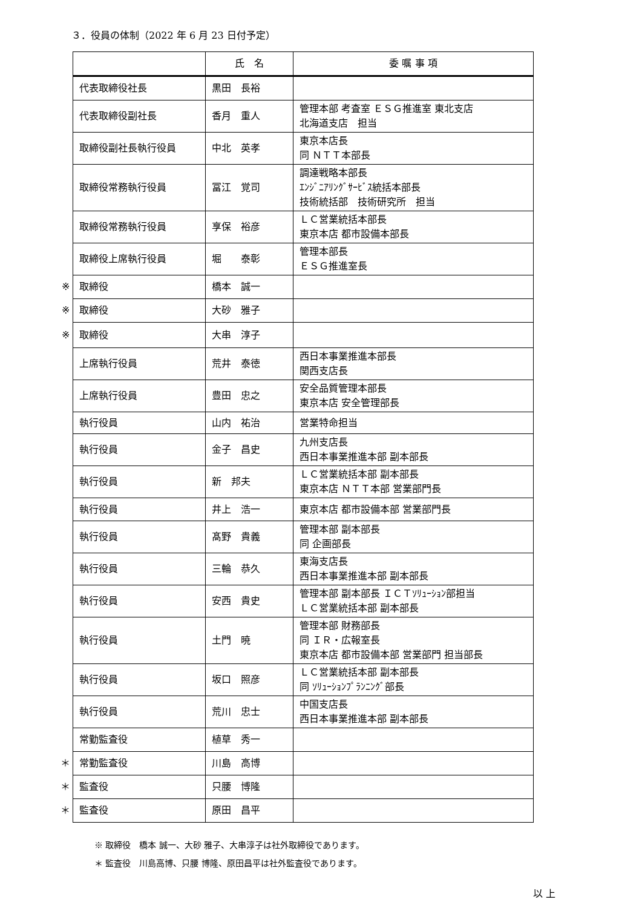３．役員の体制（2022 年 6 月 23 日付予定）
| | | 氏 名 | 委 嘱 事 項 |
| | 代表取締役社長 | 黒田 長裕 | |
| | 代表取締役副社長 | 香月 重人 | 管理本部 考査室 ＥＳＧ推進室 東北支店 北海道支店 担当 |
| | 取締役副社長執行役員 | 中北 英孝 | 東京本店長 同 ＮＴＴ本部長 |
| | 取締役常務執行役員 | 冨江 覚司 | 調達戦略本部長 ｴﾝｼﾞﾆｱﾘﾝｸﾞｻｰﾋﾞｽ統括本部長 技術統括部 技術研究所 担当 |
| | 取締役常務執行役員 | 享保 裕彦 | ＬＣ営業統括本部長 東京本店 都市設備本部長 |
| | 取締役上席執行役員 | 堀 泰彰 | 管理本部長 ＥＳＧ推進室長 |
| ※ | 取締役 | 橋本 誠一 | |
| ※ | 取締役 | 大砂 雅子 | |
| ※ | 取締役 | 大串 淳子 | |
| | 上席執行役員 | 荒井 泰徳 | 西日本事業推進本部長 関西支店長 |
| | 上席執行役員 | 豊田 忠之 | 安全品質管理本部長 東京本店 安全管理部長 |
| | 執行役員 | 山内 祐治 | 営業特命担当 |
| | 執行役員 | 金子 昌史 | 九州支店長 西日本事業推進本部 副本部長 |
| | 執行役員 | 新 邦夫 | ＬＣ営業統括本部 副本部長 東京本店 ＮＴＴ本部 営業部門長 |
| | 執行役員 | 井上 浩一 | 東京本店 都市設備本部 営業部門長 |
| | 執行役員 | 髙野 貴義 | 管理本部 副本部長 同 企画部長 |
| | 執行役員 | 三輪 恭久 | 東海支店長 西日本事業推進本部 副本部長 |
| | 執行役員 | 安西 貴史 | 管理本部 副本部長 ＩＣＴｿﾘｭｰｼｮﾝ部担当 ＬＣ営業統括本部 副本部長 |
| | 執行役員 | 土門 暁 | 管理本部 財務部長 同 ＩＲ・広報室長 東京本店 都市設備本部 営業部門 担当部長 |
| | 執行役員 | 坂口 照彦 | ＬＣ営業統括本部 副本部長 同 ｿﾘｭｰｼｮﾝﾌﾟﾗﾝﾆﾝｸﾞ部長 |
| | 執行役員 | 荒川 忠士 | 中国支店長 西日本事業推進本部 副本部長 |
| | 常勤監査役 | 植草 秀一 | |
| ＊ | 常勤監査役 | 川島 高博 | |
| ＊ | 監査役 | 只腰 博隆 | |
| ＊ | 監査役 | 原田 昌平 | |
※ 取締役　橋本 誠一、大砂 雅子、大串淳子は社外取締役であります。
＊ 監査役　川島高博、只腰 博隆、原田昌平は社外監査役であります。
以 上